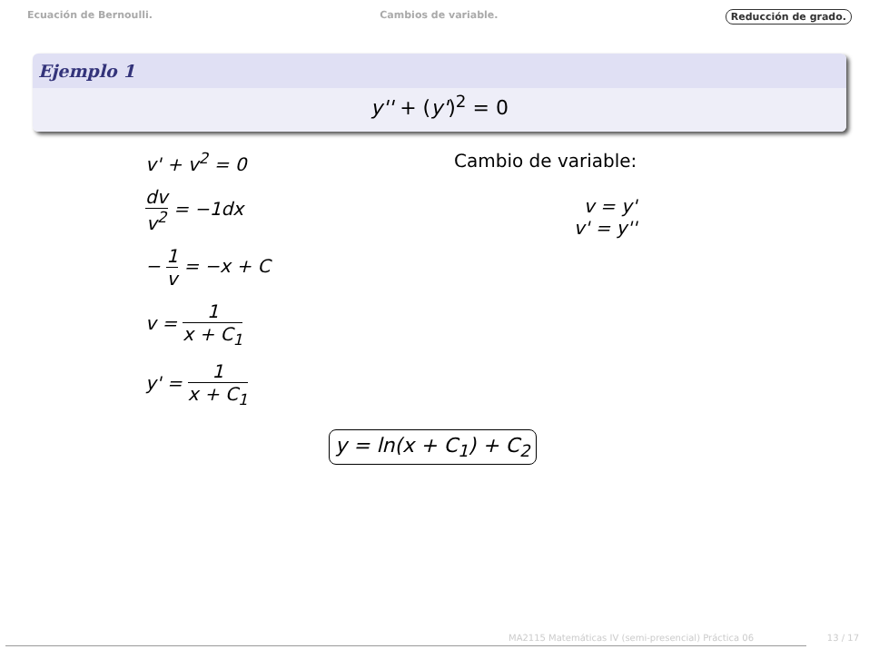Ecuación de Bernoulli. Cambios de variable. Reducción de grado.
Ejemplo 1
y'' + (y')<sup>2</sup> = 0
v' + v<sup>2</sup> = 0
dv v<sup>2</sup> = −1dx
− 1 v = −x + C
v = 1 x + C<sub>1</sub>
y' = 1 x + C<sub>1</sub>
Cambio de variable:
v = y'
v' = y''
y = ln(x + C<sub>1</sub>) + C<sub>2</sub>
MA2115 Matemáticas IV (semi-presencial) Práctica 06
13 / 17